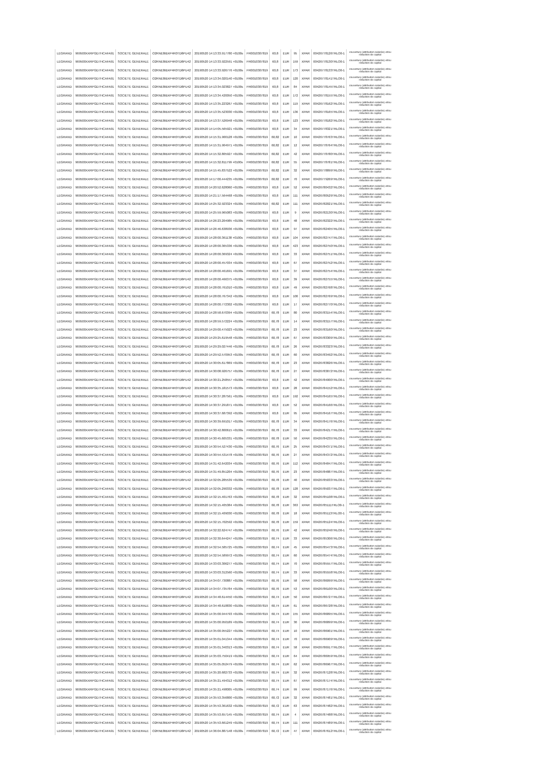| LEGRAND | 969500XXRPGD7HCAFA91 | SOCIETE GENERALE | O2RNE8IBXP4R0TD8PU42 | 20190520 14:13:33.917780 +0100s | FR0010307819 | 60,8 | EUR | 95 | XPAR | 00426778126TRLO0-1 | couverture (attribution salariée) et/ou réduction de capital |
| LEGRAND | 969500XXRPGD7HCAFA91 | SOCIETE GENERALE | O2RNE8IBXP4R0TD8PU42 | 20190520 14:13:33.922591 +0100s | FR0010307819 | 60,8 | EUR | 159 | XPAR | 00426778130TRLO0-1 | couverture (attribution salariée) et/ou réduction de capital |
| LEGRAND | 969500XXRPGD7HCAFA91 | SOCIETE GENERALE | O2RNE8IBXP4R0TD8PU42 | 20190520 14:13:33.926776 +0100s | FR0010307819 | 60,8 | EUR | 173 | XPAR | 00426778133TRLO0-1 | couverture (attribution salariée) et/ou réduction de capital |
| LEGRAND | 969500XXRPGD7HCAFA91 | SOCIETE GENERALE | O2RNE8IBXP4R0TD8PU42 | 20190520 14:13:34.020140 +0100s | FR0010307819 | 60,8 | EUR | 120 | XPAR | 00426778141TRLO0-1 | couverture (attribution salariée) et/ou réduction de capital |
| LEGRAND | 969500XXRPGD7HCAFA91 | SOCIETE GENERALE | O2RNE8IBXP4R0TD8PU42 | 20190520 14:13:34.023827 +0100s | FR0010307819 | 60,8 | EUR | 84 | XPAR | 00426778145TRLO0-1 | couverture (attribution salariée) et/ou réduction de capital |
| LEGRAND | 969500XXRPGD7HCAFA91 | SOCIETE GENERALE | O2RNE8IBXP4R0TD8PU42 | 20190520 14:13:34.420050 +0100s | FR0010307819 | 60,8 | EUR | 172 | XPAR | 00426778155TRLO0-1 | couverture (attribution salariée) et/ou réduction de capital |
| LEGRAND | 969500XXRPGD7HCAFA91 | SOCIETE GENERALE | O2RNE8IBXP4R0TD8PU42 | 20190520 14:13:35.223267 +0100s | FR0010307819 | 60,8 | EUR | 119 | XPAR | 00426778162TRLO0-1 | couverture (attribution salariée) et/ou réduction de capital |
| LEGRAND | 969500XXRPGD7HCAFA91 | SOCIETE GENERALE | O2RNE8IBXP4R0TD8PU42 | 20190520 14:13:35.523030 +0100s | FR0010307819 | 60,8 | EUR | 136 | XPAR | 00426778165TRLO0-1 | couverture (attribution salariée) et/ou réduction de capital |
| LEGRAND | 969500XXRPGD7HCAFA91 | SOCIETE GENERALE | O2RNE8IBXP4R0TD8PU42 | 20190520 14:13:37.526948 +0100s | FR0010307819 | 60,8 | EUR | 123 | XPAR | 00426778182TRLO0-1 | couverture (attribution salariée) et/ou réduction de capital |
| LEGRAND | 969500XXRPGD7HCAFA91 | SOCIETE GENERALE | O2RNE8IBXP4R0TD8PU42 | 20190520 14:14:05.565921 +0100s | FR0010307819 | 60,8 | EUR | 34 | XPAR | 00426778321TRLO0-1 | couverture (attribution salariée) et/ou réduction de capital |
| LEGRAND | 969500XXRPGD7HCAFA91 | SOCIETE GENERALE | O2RNE8IBXP4R0TD8PU42 | 20190520 14:15:31.900128 +0100s | FR0010307819 | 60,82 | EUR | 10 | XPAR | 00426778763TRLO0-1 | couverture (attribution salariée) et/ou réduction de capital |
| LEGRAND | 969500XXRPGD7HCAFA91 | SOCIETE GENERALE | O2RNE8IBXP4R0TD8PU42 | 20190520 14:15:31.904971 +0100s | FR0010307819 | 60,82 | EUR | 12 | XPAR | 00426778764TRLO0-1 | couverture (attribution salariée) et/ou réduction de capital |
| LEGRAND | 969500XXRPGD7HCAFA91 | SOCIETE GENERALE | O2RNE8IBXP4R0TD8PU42 | 20190520 14:15:32.805927 +0100s | FR0010307819 | 60,82 | EUR | 42 | XPAR | 00426778780TRLO0-1 | couverture (attribution salariée) et/ou réduction de capital |
| LEGRAND | 969500XXRPGD7HCAFA91 | SOCIETE GENERALE | O2RNE8IBXP4R0TD8PU42 | 20190520 14:15:32.811799 +0100s | FR0010307819 | 60,82 | EUR | 55 | XPAR | 00426778781TRLO0-1 | couverture (attribution salariée) et/ou réduction de capital |
| LEGRAND | 969500XXRPGD7HCAFA91 | SOCIETE GENERALE | O2RNE8IBXP4R0TD8PU42 | 20190520 14:15:45.837522 +0100s | FR0010307819 | 60,82 | EUR | 32 | XPAR | 00426778899TRLO0-1 | couverture (attribution salariée) et/ou réduction de capital |
| LEGRAND | 969500XXRPGD7HCAFA91 | SOCIETE GENERALE | O2RNE8IBXP4R0TD8PU42 | 20190520 14:17:00.444235 +0100s | FR0010307819 | 60,82 | EUR | 70 | XPAR | 00426779269TRLO0-1 | couverture (attribution salariée) et/ou réduction de capital |
| LEGRAND | 969500XXRPGD7HCAFA91 | SOCIETE GENERALE | O2RNE8IBXP4R0TD8PU42 | 20190520 14:20:52.628060 +0100s | FR0010307819 | 60,8 | EUR | 52 | XPAR | 00426780432TRLO0-1 | couverture (attribution salariée) et/ou réduction de capital |
| LEGRAND | 969500XXRPGD7HCAFA91 | SOCIETE GENERALE | O2RNE8IBXP4R0TD8PU42 | 20190520 14:21:17.564468 +0100s | FR0010307819 | 60,8 | EUR | 111 | XPAR | 00426780529TRLO0-1 | couverture (attribution salariée) et/ou réduction de capital |
| LEGRAND | 969500XXRPGD7HCAFA91 | SOCIETE GENERALE | O2RNE8IBXP4R0TD8PU42 | 20190520 14:25:32.923324 +0100s | FR0010307819 | 60,82 | EUR | 111 | XPAR | 00426782021TRLO0-1 | couverture (attribution salariée) et/ou réduction de capital |
| LEGRAND | 969500XXRPGD7HCAFA91 | SOCIETE GENERALE | O2RNE8IBXP4R0TD8PU42 | 20190520 14:25:59.965083 +0100s | FR0010307819 | 60,8 | EUR | 9 | XPAR | 00426782130TRLO0-1 | couverture (attribution salariée) et/ou réduction de capital |
| LEGRAND | 969500XXRPGD7HCAFA91 | SOCIETE GENERALE | O2RNE8IBXP4R0TD8PU42 | 20190520 14:26:23.204985 +0100s | FR0010307819 | 60,8 | EUR | 48 | XPAR | 00426782322TRLO0-1 | couverture (attribution salariée) et/ou réduction de capital |
| LEGRAND | 969500XXRPGD7HCAFA91 | SOCIETE GENERALE | O2RNE8IBXP4R0TD8PU42 | 20190520 14:26:46.638936 +0100s | FR0010307819 | 60,8 | EUR | 97 | XPAR | 00426782405TRLO0-1 | couverture (attribution salariée) et/ou réduction de capital |
| LEGRAND | 969500XXRPGD7HCAFA91 | SOCIETE GENERALE | O2RNE8IBXP4R0TD8PU42 | 20190520 14:28:00.361138 +0100s | FR0010307819 | 60,8 | EUR | 104 | XPAR | 00426782747TRLO0-1 | couverture (attribution salariée) et/ou réduction de capital |
| LEGRAND | 969500XXRPGD7HCAFA91 | SOCIETE GENERALE | O2RNE8IBXP4R0TD8PU42 | 20190520 14:28:00.365336 +0100s | FR0010307819 | 60,8 | EUR | 423 | XPAR | 00426782750TRLO0-1 | couverture (attribution salariée) et/ou réduction de capital |
| LEGRAND | 969500XXRPGD7HCAFA91 | SOCIETE GENERALE | O2RNE8IBXP4R0TD8PU42 | 20190520 14:28:00.369324 +0100s | FR0010307819 | 60,8 | EUR | 33 | XPAR | 00426782751TRLO0-1 | couverture (attribution salariée) et/ou réduction de capital |
| LEGRAND | 969500XXRPGD7HCAFA91 | SOCIETE GENERALE | O2RNE8IBXP4R0TD8PU42 | 20190520 14:28:00.457034 +0100s | FR0010307819 | 60,8 | EUR | 67 | XPAR | 00426782752TRLO0-1 | couverture (attribution salariée) et/ou réduction de capital |
| LEGRAND | 969500XXRPGD7HCAFA91 | SOCIETE GENERALE | O2RNE8IBXP4R0TD8PU42 | 20190520 14:28:00.461691 +0100s | FR0010307819 | 60,8 | EUR | 37 | XPAR | 00426782754TRLO0-1 | couverture (attribution salariée) et/ou réduction de capital |
| LEGRAND | 969500XXRPGD7HCAFA91 | SOCIETE GENERALE | O2RNE8IBXP4R0TD8PU42 | 20190520 14:28:00.466375 +0100s | FR0010307819 | 60,8 | EUR | 39 | XPAR | 00426782755TRLO0-1 | couverture (attribution salariée) et/ou réduction de capital |
| LEGRAND | 969500XXRPGD7HCAFA91 | SOCIETE GENERALE | O2RNE8IBXP4R0TD8PU42 | 20190520 14:28:00.761010 +0100s | FR0010307819 | 60,8 | EUR | 49 | XPAR | 00426782768TRLO0-1 | couverture (attribution salariée) et/ou réduction de capital |
| LEGRAND | 969500XXRPGD7HCAFA91 | SOCIETE GENERALE | O2RNE8IBXP4R0TD8PU42 | 20190520 14:28:00.767342 +0100s | FR0010307819 | 60,8 | EUR | 100 | XPAR | 00426782769TRLO0-1 | couverture (attribution salariée) et/ou réduction de capital |
| LEGRAND | 969500XXRPGD7HCAFA91 | SOCIETE GENERALE | O2RNE8IBXP4R0TD8PU42 | 20190520 14:28:00.772302 +0100s | FR0010307819 | 60,8 | EUR | 17 | XPAR | 00426782770TRLO0-1 | couverture (attribution salariée) et/ou réduction de capital |
| LEGRAND | 969500XXRPGD7HCAFA91 | SOCIETE GENERALE | O2RNE8IBXP4R0TD8PU42 | 20190520 14:28:58.670394 +0100s | FR0010307819 | 60,78 | EUR | 80 | XPAR | 00426783154TRLO0-1 | couverture (attribution salariée) et/ou réduction de capital |
| LEGRAND | 969500XXRPGD7HCAFA91 | SOCIETE GENERALE | O2RNE8IBXP4R0TD8PU42 | 20190520 14:28:59.572224 +0100s | FR0010307819 | 60,78 | EUR | 14 | XPAR | 00426783157TRLO0-1 | couverture (attribution salariée) et/ou réduction de capital |
| LEGRAND | 969500XXRPGD7HCAFA91 | SOCIETE GENERALE | O2RNE8IBXP4R0TD8PU42 | 20190520 14:29:00.475023 +0100s | FR0010307819 | 60,78 | EUR | 23 | XPAR | 00426783160TRLO0-1 | couverture (attribution salariée) et/ou réduction de capital |
| LEGRAND | 969500XXRPGD7HCAFA91 | SOCIETE GENERALE | O2RNE8IBXP4R0TD8PU42 | 20190520 14:29:25.619548 +0100s | FR0010307819 | 60,78 | EUR | 67 | XPAR | 00426783309TRLO0-1 | couverture (attribution salariée) et/ou réduction de capital |
| LEGRAND | 969500XXRPGD7HCAFA91 | SOCIETE GENERALE | O2RNE8IBXP4R0TD8PU42 | 20190520 14:29:29.027446 +0100s | FR0010307819 | 60,78 | EUR | 26 | XPAR | 00426783323TRLO0-1 | couverture (attribution salariée) et/ou réduction de capital |
| LEGRAND | 969500XXRPGD7HCAFA91 | SOCIETE GENERALE | O2RNE8IBXP4R0TD8PU42 | 20190520 14:29:52.570953 +0100s | FR0010307819 | 60,78 | EUR | 60 | XPAR | 00426783492TRLO0-1 | couverture (attribution salariée) et/ou réduction de capital |
| LEGRAND | 969500XXRPGD7HCAFA91 | SOCIETE GENERALE | O2RNE8IBXP4R0TD8PU42 | 20190520 14:30:05.617869 +0100s | FR0010307819 | 60,78 | EUR | 23 | XPAR | 00426783826TRLO0-1 | couverture (attribution salariée) et/ou réduction de capital |
| LEGRAND | 969500XXRPGD7HCAFA91 | SOCIETE GENERALE | O2RNE8IBXP4R0TD8PU42 | 20190520 14:30:08.926757 +0100s | FR0010307819 | 60,78 | EUR | 27 | XPAR | 00426783872TRLO0-1 | couverture (attribution salariée) et/ou réduction de capital |
| LEGRAND | 969500XXRPGD7HCAFA91 | SOCIETE GENERALE | O2RNE8IBXP4R0TD8PU42 | 20190520 14:30:21.258557 +0100s | FR0010307819 | 60,8 | EUR | 42 | XPAR | 00426784000TRLO0-1 | couverture (attribution salariée) et/ou réduction de capital |
| LEGRAND | 969500XXRPGD7HCAFA91 | SOCIETE GENERALE | O2RNE8IBXP4R0TD8PU42 | 20190520 14:30:35.181573 +0100s | FR0010307819 | 60,8 | EUR | 28 | XPAR | 00426784152TRLO0-1 | couverture (attribution salariée) et/ou réduction de capital |
| LEGRAND | 969500XXRPGD7HCAFA91 | SOCIETE GENERALE | O2RNE8IBXP4R0TD8PU42 | 20190520 14:30:37.287561 +0100s | FR0010307819 | 60,8 | EUR | 192 | XPAR | 00426784165TRLO0-1 | couverture (attribution salariée) et/ou réduction de capital |
| LEGRAND | 969500XXRPGD7HCAFA91 | SOCIETE GENERALE | O2RNE8IBXP4R0TD8PU42 | 20190520 14:30:37.291871 +0100s | FR0010307819 | 60,8 | EUR | 52 | XPAR | 00426784166TRLO0-1 | couverture (attribution salariée) et/ou réduction de capital |
| LEGRAND | 969500XXRPGD7HCAFA91 | SOCIETE GENERALE | O2RNE8IBXP4R0TD8PU42 | 20190520 14:30:37.687392 +0100s | FR0010307819 | 60,8 | EUR | 95 | XPAR | 00426784167TRLO0-1 | couverture (attribution salariée) et/ou réduction de capital |
| LEGRAND | 969500XXRPGD7HCAFA91 | SOCIETE GENERALE | O2RNE8IBXP4R0TD8PU42 | 20190520 14:30:39.691017 +0100s | FR0010307819 | 60,78 | EUR | 34 | XPAR | 00426784176TRLO0-1 | couverture (attribution salariée) et/ou réduction de capital |
| LEGRAND | 969500XXRPGD7HCAFA91 | SOCIETE GENERALE | O2RNE8IBXP4R0TD8PU42 | 20190520 14:30:42.800615 +0100s | FR0010307819 | 60,78 | EUR | 33 | XPAR | 00426784217TRLO0-1 | couverture (attribution salariée) et/ou réduction de capital |
| LEGRAND | 969500XXRPGD7HCAFA91 | SOCIETE GENERALE | O2RNE8IBXP4R0TD8PU42 | 20190520 14:30:45.605331 +0100s | FR0010307819 | 60,78 | EUR | 50 | XPAR | 00426784235TRLO0-1 | couverture (attribution salariée) et/ou réduction de capital |
| LEGRAND | 969500XXRPGD7HCAFA91 | SOCIETE GENERALE | O2RNE8IBXP4R0TD8PU42 | 20190520 14:30:54.527430 +0100s | FR0010307819 | 60,76 | EUR | 25 | XPAR | 00426784371TRLO0-1 | couverture (attribution salariée) et/ou réduction de capital |
| LEGRAND | 969500XXRPGD7HCAFA91 | SOCIETE GENERALE | O2RNE8IBXP4R0TD8PU42 | 20190520 14:30:54.531478 +0100s | FR0010307819 | 60,76 | EUR | 27 | XPAR | 00426784372TRLO0-1 | couverture (attribution salariée) et/ou réduction de capital |
| LEGRAND | 969500XXRPGD7HCAFA91 | SOCIETE GENERALE | O2RNE8IBXP4R0TD8PU42 | 20190520 14:31:42.642034 +0100s | FR0010307819 | 60,76 | EUR | 112 | XPAR | 00426784847TRLO0-1 | couverture (attribution salariée) et/ou réduction de capital |
| LEGRAND | 969500XXRPGD7HCAFA91 | SOCIETE GENERALE | O2RNE8IBXP4R0TD8PU42 | 20190520 14:31:49.851204 +0100s | FR0010307819 | 60,76 | EUR | 23 | XPAR | 00426784887TRLO0-1 | couverture (attribution salariée) et/ou réduction de capital |
| LEGRAND | 969500XXRPGD7HCAFA91 | SOCIETE GENERALE | O2RNE8IBXP4R0TD8PU42 | 20190520 14:32:05.285539 +0100s | FR0010307819 | 60,78 | EUR | 40 | XPAR | 00426785033TRLO0-1 | couverture (attribution salariée) et/ou réduction de capital |
| LEGRAND | 969500XXRPGD7HCAFA91 | SOCIETE GENERALE | O2RNE8IBXP4R0TD8PU42 | 20190520 14:32:05.290332 +0100s | FR0010307819 | 60,78 | EUR | 128 | XPAR | 00426785037TRLO0-1 | couverture (attribution salariée) et/ou réduction de capital |
| LEGRAND | 969500XXRPGD7HCAFA91 | SOCIETE GENERALE | O2RNE8IBXP4R0TD8PU42 | 20190520 14:32:15.401763 +0100s | FR0010307819 | 60,78 | EUR | 32 | XPAR | 00426785108TRLO0-1 | couverture (attribution salariée) et/ou réduction de capital |
| LEGRAND | 969500XXRPGD7HCAFA91 | SOCIETE GENERALE | O2RNE8IBXP4R0TD8PU42 | 20190520 14:32:15.405384 +0100s | FR0010307819 | 60,78 | EUR | 363 | XPAR | 00426785111TRLO0-1 | couverture (attribution salariée) et/ou réduction de capital |
| LEGRAND | 969500XXRPGD7HCAFA91 | SOCIETE GENERALE | O2RNE8IBXP4R0TD8PU42 | 20190520 14:32:15.409030 +0100s | FR0010307819 | 60,78 | EUR | 18 | XPAR | 00426785113TRLO0-1 | couverture (attribution salariée) et/ou réduction de capital |
| LEGRAND | 969500XXRPGD7HCAFA91 | SOCIETE GENERALE | O2RNE8IBXP4R0TD8PU42 | 20190520 14:32:15.702592 +0100s | FR0010307819 | 60,78 | EUR | 159 | XPAR | 00426785124TRLO0-1 | couverture (attribution salariée) et/ou réduction de capital |
| LEGRAND | 969500XXRPGD7HCAFA91 | SOCIETE GENERALE | O2RNE8IBXP4R0TD8PU42 | 20190520 14:32:22.624747 +0100s | FR0010307819 | 60,76 | EUR | 42 | XPAR | 00426785246TRLO0-1 | couverture (attribution salariée) et/ou réduction de capital |
| LEGRAND | 969500XXRPGD7HCAFA91 | SOCIETE GENERALE | O2RNE8IBXP4R0TD8PU42 | 20190520 14:32:30.644247 +0100s | FR0010307819 | 60,74 | EUR | 33 | XPAR | 00426785306TRLO0-1 | couverture (attribution salariée) et/ou réduction de capital |
| LEGRAND | 969500XXRPGD7HCAFA91 | SOCIETE GENERALE | O2RNE8IBXP4R0TD8PU42 | 20190520 14:32:54.585725 +0100s | FR0010307819 | 60,74 | EUR | 45 | XPAR | 00426785473TRLO0-1 | couverture (attribution salariée) et/ou réduction de capital |
| LEGRAND | 969500XXRPGD7HCAFA91 | SOCIETE GENERALE | O2RNE8IBXP4R0TD8PU42 | 20190520 14:32:54.589972 +0100s | FR0010307819 | 60,74 | EUR | 60 | XPAR | 00426785474TRLO0-1 | couverture (attribution salariée) et/ou réduction de capital |
| LEGRAND | 969500XXRPGD7HCAFA91 | SOCIETE GENERALE | O2RNE8IBXP4R0TD8PU42 | 20190520 14:33:03.306277 +0100s | FR0010307819 | 60,74 | EUR | 70 | XPAR | 00426785557TRLO0-1 | couverture (attribution salariée) et/ou réduction de capital |
| LEGRAND | 969500XXRPGD7HCAFA91 | SOCIETE GENERALE | O2RNE8IBXP4R0TD8PU42 | 20190520 14:33:03.312560 +0100s | FR0010307819 | 60,74 | EUR | 33 | XPAR | 00426785558TRLO0-1 | couverture (attribution salariée) et/ou réduction de capital |
| LEGRAND | 969500XXRPGD7HCAFA91 | SOCIETE GENERALE | O2RNE8IBXP4R0TD8PU42 | 20190520 14:34:07.730887 +0100s | FR0010307819 | 60,76 | EUR | 58 | XPAR | 00426786099TRLO0-1 | couverture (attribution salariée) et/ou réduction de capital |
| LEGRAND | 969500XXRPGD7HCAFA91 | SOCIETE GENERALE | O2RNE8IBXP4R0TD8PU42 | 20190520 14:34:07.735784 +0100s | FR0010307819 | 60,76 | EUR | 53 | XPAR | 00426786100TRLO0-1 | couverture (attribution salariée) et/ou réduction de capital |
| LEGRAND | 969500XXRPGD7HCAFA91 | SOCIETE GENERALE | O2RNE8IBXP4R0TD8PU42 | 20190520 14:34:48.614450 +0100s | FR0010307819 | 60,74 | EUR | 50 | XPAR | 00426786727TRLO0-1 | couverture (attribution salariée) et/ou réduction de capital |
| LEGRAND | 969500XXRPGD7HCAFA91 | SOCIETE GENERALE | O2RNE8IBXP4R0TD8PU42 | 20190520 14:34:48.618830 +0100s | FR0010307819 | 60,74 | EUR | 61 | XPAR | 00426786728TRLO0-1 | couverture (attribution salariée) et/ou réduction de capital |
| LEGRAND | 969500XXRPGD7HCAFA91 | SOCIETE GENERALE | O2RNE8IBXP4R0TD8PU42 | 20190520 14:35:00.944793 +0100s | FR0010307819 | 60,74 | EUR | 155 | XPAR | 00426786895TRLO0-1 | couverture (attribution salariée) et/ou réduction de capital |
| LEGRAND | 969500XXRPGD7HCAFA91 | SOCIETE GENERALE | O2RNE8IBXP4R0TD8PU42 | 20190520 14:35:00.950189 +0100s | FR0010307819 | 60,74 | EUR | 30 | XPAR | 00426786899TRLO0-1 | couverture (attribution salariée) et/ou réduction de capital |
| LEGRAND | 969500XXRPGD7HCAFA91 | SOCIETE GENERALE | O2RNE8IBXP4R0TD8PU42 | 20190520 14:35:00.955227 +0100s | FR0010307819 | 60,74 | EUR | 10 | XPAR | 00426786901TRLO0-1 | couverture (attribution salariée) et/ou réduction de capital |
| LEGRAND | 969500XXRPGD7HCAFA91 | SOCIETE GENERALE | O2RNE8IBXP4R0TD8PU42 | 20190520 14:35:01.041344 +0100s | FR0010307819 | 60,74 | EUR | 70 | XPAR | 00426786909TRLO0-1 | couverture (attribution salariée) et/ou réduction de capital |
| LEGRAND | 969500XXRPGD7HCAFA91 | SOCIETE GENERALE | O2RNE8IBXP4R0TD8PU42 | 20190520 14:35:01.340313 +0100s | FR0010307819 | 60,74 | EUR | 58 | XPAR | 00426786917TRLO0-1 | couverture (attribution salariée) et/ou réduction de capital |
| LEGRAND | 969500XXRPGD7HCAFA91 | SOCIETE GENERALE | O2RNE8IBXP4R0TD8PU42 | 20190520 14:35:03.750419 +0100s | FR0010307819 | 60,74 | EUR | 64 | XPAR | 00426786959TRLO0-1 | couverture (attribution salariée) et/ou réduction de capital |
| LEGRAND | 969500XXRPGD7HCAFA91 | SOCIETE GENERALE | O2RNE8IBXP4R0TD8PU42 | 20190520 14:35:05.052479 +0100s | FR0010307819 | 60,74 | EUR | 62 | XPAR | 00426786967TRLO0-1 | couverture (attribution salariée) et/ou réduction de capital |
| LEGRAND | 969500XXRPGD7HCAFA91 | SOCIETE GENERALE | O2RNE8IBXP4R0TD8PU42 | 20190520 14:35:20.682733 +0100s | FR0010307819 | 60,74 | EUR | 32 | XPAR | 00426787128TRLO0-1 | couverture (attribution salariée) et/ou réduction de capital |
| LEGRAND | 969500XXRPGD7HCAFA91 | SOCIETE GENERALE | O2RNE8IBXP4R0TD8PU42 | 20190520 14:35:21.494312 +0100s | FR0010307819 | 60,74 | EUR | 67 | XPAR | 00426787174TRLO0-1 | couverture (attribution salariée) et/ou réduction de capital |
| LEGRAND | 969500XXRPGD7HCAFA91 | SOCIETE GENERALE | O2RNE8IBXP4R0TD8PU42 | 20190520 14:35:21.498005 +0100s | FR0010307819 | 60,74 | EUR | 99 | XPAR | 00426787176TRLO0-1 | couverture (attribution salariée) et/ou réduction de capital |
| LEGRAND | 969500XXRPGD7HCAFA91 | SOCIETE GENERALE | O2RNE8IBXP4R0TD8PU42 | 20190520 14:35:53.356800 +0100s | FR0010307819 | 60,72 | EUR | 32 | XPAR | 00426787481TRLO0-1 | couverture (attribution salariée) et/ou réduction de capital |
| LEGRAND | 969500XXRPGD7HCAFA91 | SOCIETE GENERALE | O2RNE8IBXP4R0TD8PU42 | 20190520 14:35:53.361632 +0100s | FR0010307819 | 60,72 | EUR | 63 | XPAR | 00426787482TRLO0-1 | couverture (attribution salariée) et/ou réduction de capital |
| LEGRAND | 969500XXRPGD7HCAFA91 | SOCIETE GENERALE | O2RNE8IBXP4R0TD8PU42 | 20190520 14:35:53.657145 +0100s | FR0010307819 | 60,74 | EUR | 4 | XPAR | 00426787488TRLO0-1 | couverture (attribution salariée) et/ou réduction de capital |
| LEGRAND | 969500XXRPGD7HCAFA91 | SOCIETE GENERALE | O2RNE8IBXP4R0TD8PU42 | 20190520 14:35:53.661249 +0100s | FR0010307819 | 60,74 | EUR | 111 | XPAR | 00426787489TRLO0-1 | couverture (attribution salariée) et/ou réduction de capital |
| LEGRAND | 969500XXRPGD7HCAFA91 | SOCIETE GENERALE | O2RNE8IBXP4R0TD8PU42 | 20190520 14:36:04.887148 +0100s | FR0010307819 | 60,72 | EUR | 47 | XPAR | 00426787612TRLO0-1 | couverture (attribution salariée) et/ou réduction de capital |